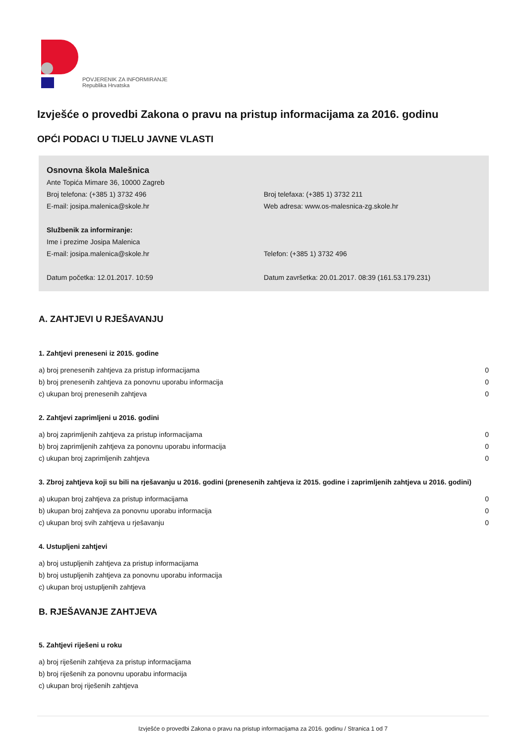POVJERENIK ZA INFORMIRANJE
Republika Hrvatska
Izvješće o provedbi Zakona o pravu na pristup informacijama za 2016. godinu
OPĆI PODACI U TIJELU JAVNE VLASTI
Osnovna škola Malešnica
Ante Topića Mimare 36, 10000 Zagreb
Broj telefona: (+385 1) 3732 496 Broj telefaxa: (+385 1) 3732 211
E-mail: josipa.malenica@skole.hr Web adresa: www.os-malesnica-zg.skole.hr
Službenik za informiranje:
Ime i prezime Josipa Malenica
E-mail: josipa.malenica@skole.hr Telefon: (+385 1) 3732 496
Datum početka: 12.01.2017. 10:59 Datum završetka: 20.01.2017. 08:39 (161.53.179.231)
A. ZAHTJEVI U RJEŠAVANJU
1. Zahtjevi preneseni iz 2015. godine
a) broj prenesenih zahtjeva za pristup informacijama 0
b) broj prenesenih zahtjeva za ponovnu uporabu informacija 0
c) ukupan broj prenesenih zahtjeva 0
2. Zahtjevi zaprimljeni u 2016. godini
a) broj zaprimljenih zahtjeva za pristup informacijama 0
b) broj zaprimljenih zahtjeva za ponovnu uporabu informacija 0
c) ukupan broj zaprimljenih zahtjeva 0
3. Zbroj zahtjeva koji su bili na rješavanju u 2016. godini (prenesenih zahtjeva iz 2015. godine i zaprimljenih zahtjeva u 2016. godini)
a) ukupan broj zahtjeva za pristup informacijama 0
b) ukupan broj zahtjeva za ponovnu uporabu informacija 0
c) ukupan broj svih zahtjeva u rješavanju 0
4. Ustupljeni zahtjevi
a) broj ustupljenih zahtjeva za pristup informacijama
b) broj ustupljenih zahtjeva za ponovnu uporabu informacija
c) ukupan broj ustupljenih zahtjeva
B. RJEŠAVANJE ZAHTJEVA
5. Zahtjevi riješeni u roku
a) broj riješenih zahtjeva za pristup informacijama
b) broj riješenih za ponovnu uporabu informacija
c) ukupan broj riješenih zahtjeva
Izvješće o provedbi Zakona o pravu na pristup informacijama za 2016. godinu / Stranica 1 od 7